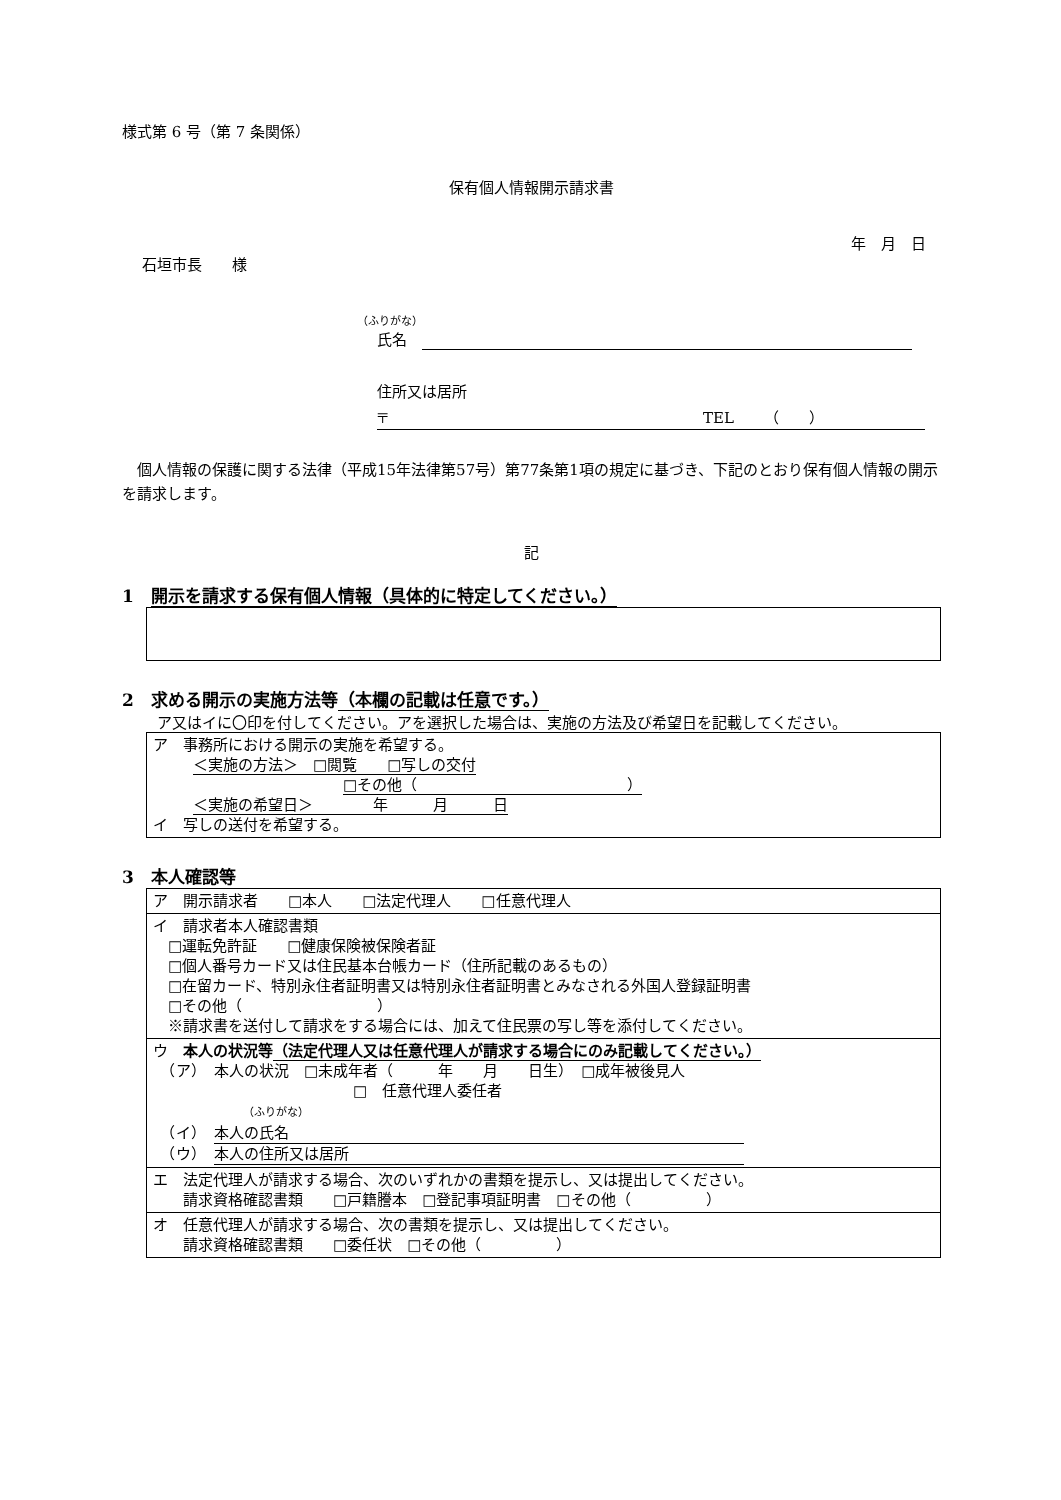様式第 6 号（第 7 条関係）
保有個人情報開示請求書
年　月　日
石垣市長　　様
（ふりがな）
氏名　
住所又は居所
〒　　　　　　　　　　　　　　　　　　　　　TEL　　（　　）
　個人情報の保護に関する法律（平成15年法律第57号）第77条第1項の規定に基づき、下記のとおり保有個人情報の開示を請求します。
記
1　開示を請求する保有個人情報（具体的に特定してください。）
2　求める開示の実施方法等（本欄の記載は任意です。）
　ア又はイに〇印を付してください。アを選択した場合は、実施の方法及び希望日を記載してください。
| ア 事務所における開示の実施を希望する。 ＜実施の方法＞ □閲覧 □写しの交付 □その他（ ） ＜実施の希望日＞ 年 月 日 イ 写しの送付を希望する。 |
3　本人確認等
| ア 開示請求者 □本人 □法定代理人 □任意代理人 |
| イ 請求者本人確認書類 □運転免許証 □健康保険被保険者証 □個人番号カード又は住民基本台帳カード（住所記載のあるもの） □在留カード、特別永住者証明書又は特別永住者証明書とみなされる外国人登録証明書 □その他（ ） ※請求書を送付して請求をする場合には、加えて住民票の写し等を添付してください。 |
| ウ 本人の状況等 （法定代理人又は任意代理人が請求する場合にのみ記載してください。） （ア） 本人の状況 □未成年者（ 年 月 日生） □成年被後見人 □ 任意代理人委任者 （ふりがな） （イ） 本人の氏名 （ウ） 本人の住所又は居所 |
| エ 法定代理人が請求する場合、次のいずれかの書類を提示し、又は提出してください。 請求資格確認書類 □戸籍謄本 □登記事項証明書 □その他（ ） |
| オ 任意代理人が請求する場合、次の書類を提示し、又は提出してください。 請求資格確認書類 □委任状 □その他（ ） |